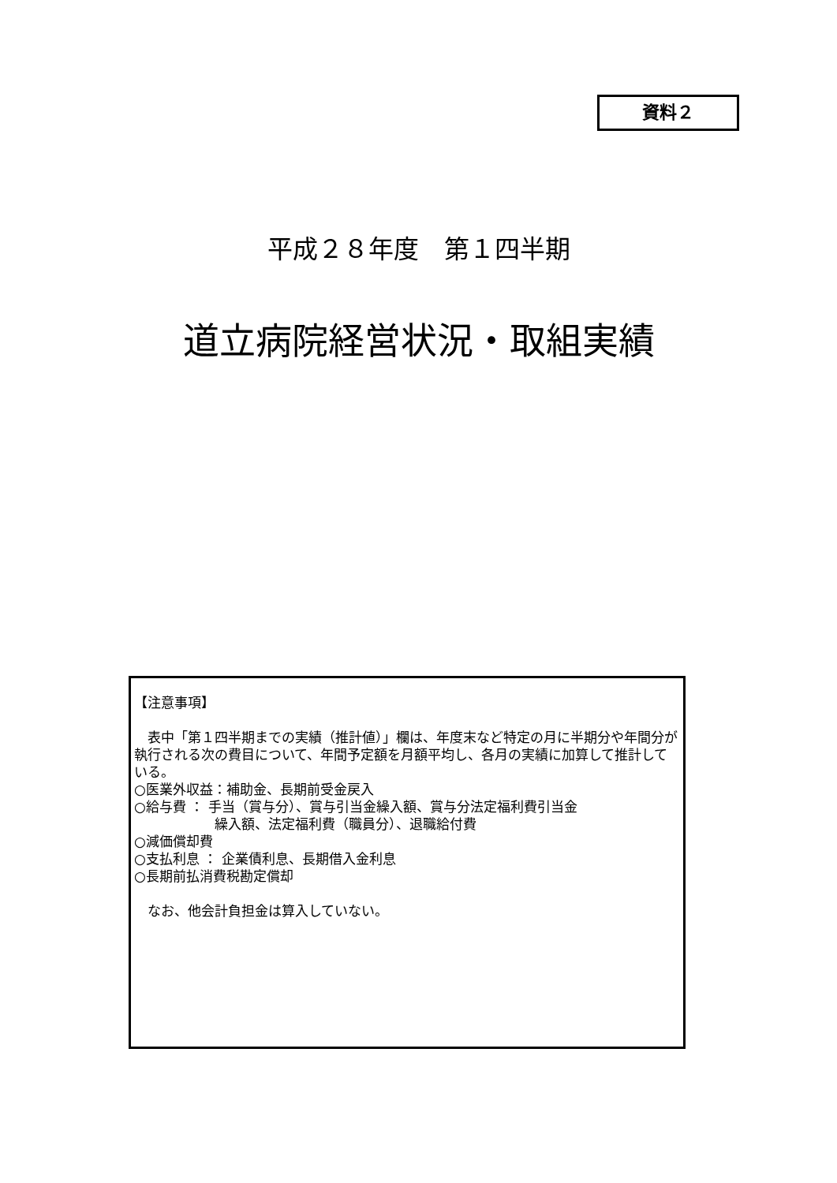資料２
平成２８年度　第１四半期
道立病院経営状況・取組実績
【注意事項】
　表中「第１四半期までの実績（推計値）」欄は、年度末など特定の月に半期分や年間分が執行される次の費目について、年間予定額を月額平均し、各月の実績に加算して推計している。
○医業外収益：補助金、長期前受金戻入
○給与費 ： 手当（賞与分）、賞与引当金繰入額、賞与分法定福利費引当金
　　　　　　繰入額、法定福利費（職員分）、退職給付費
○減価償却費
○支払利息 ： 企業債利息、長期借入金利息
○長期前払消費税勘定償却
　なお、他会計負担金は算入していない。